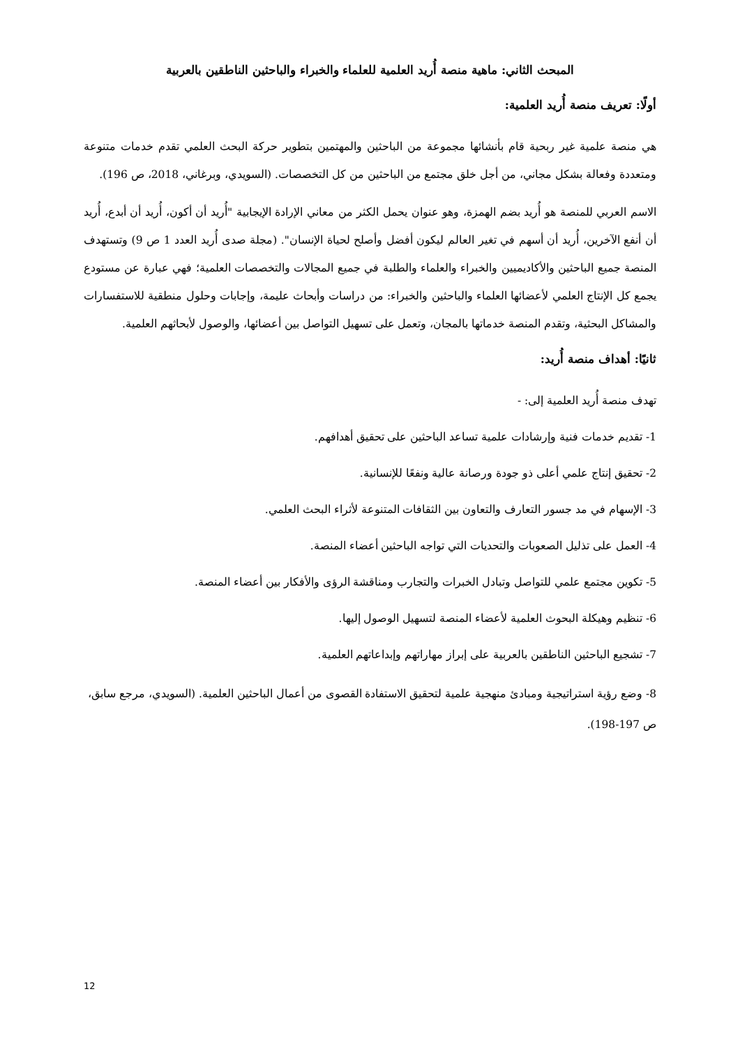المبحث الثاني: ماهية منصة أُريد العلمية للعلماء والخبراء والباحثين الناطقين بالعربية
أولًا: تعريف منصة أُريد العلمية:
هي منصة علمية غير ربحية قام بأنشائها مجموعة من الباحثين والمهتمين بتطوير حركة البحث العلمي تقدم خدمات متنوعة ومتعددة وفعالة بشكل مجاني، من أجل خلق مجتمع من الباحثين من كل التخصصات. (السويدي، وبرغاني، 2018، ص 196).
الاسم العربي للمنصة هو أُريد بضم الهمزة، وهو عنوان يحمل الكثر من معاني الإرادة الإيجابية "أُريد أن أكون، أُريد أن أبدع، أُريد أن أنفع الآخرين، أُريد أن أسهم في تغير العالم ليكون أفضل وأصلح لحياة الإنسان". (مجلة صدى أُريد العدد 1 ص 9) وتستهدف المنصة جميع الباحثين والأكاديميين والخبراء والعلماء والطلبة في جميع المجالات والتخصصات العلمية؛ فهي عبارة عن مستودع يجمع كل الإنتاج العلمي لأعضائها العلماء والباحثين والخبراء: من دراسات وأبحاث عليمة، وإجابات وحلول منطقية للاستفسارات والمشاكل البحثية، وتقدم المنصة خدماتها بالمجان، وتعمل على تسهيل التواصل بين أعضائها، والوصول لأبحاثهم العلمية.
ثانيًا: أهداف منصة أُريد:
تهدف منصة أُريد العلمية إلى: -
1- تقديم خدمات فنية وإرشادات علمية تساعد الباحثين على تحقيق أهدافهم.
2- تحقيق إنتاج علمي أعلى ذو جودة ورصانة عالية ونفعًا للإنسانية.
3- الإسهام في مد جسور التعارف والتعاون بين الثقافات المتنوعة لأثراء البحث العلمي.
4- العمل على تذليل الصعوبات والتحديات التي تواجه الباحثين أعضاء المنصة.
5- تكوين مجتمع علمي للتواصل وتبادل الخبرات والتجارب ومناقشة الرؤى والأفكار بين أعضاء المنصة.
6- تنظيم وهيكلة البحوث العلمية لأعضاء المنصة لتسهيل الوصول إليها.
7- تشجيع الباحثين الناطقين بالعربية على إبراز مهاراتهم وإبداعاتهم العلمية.
8- وضع رؤية استراتيجية ومبادئ منهجية علمية لتحقيق الاستفادة القصوى من أعمال الباحثين العلمية. (السويدي، مرجع سابق، ص 197-198).
12